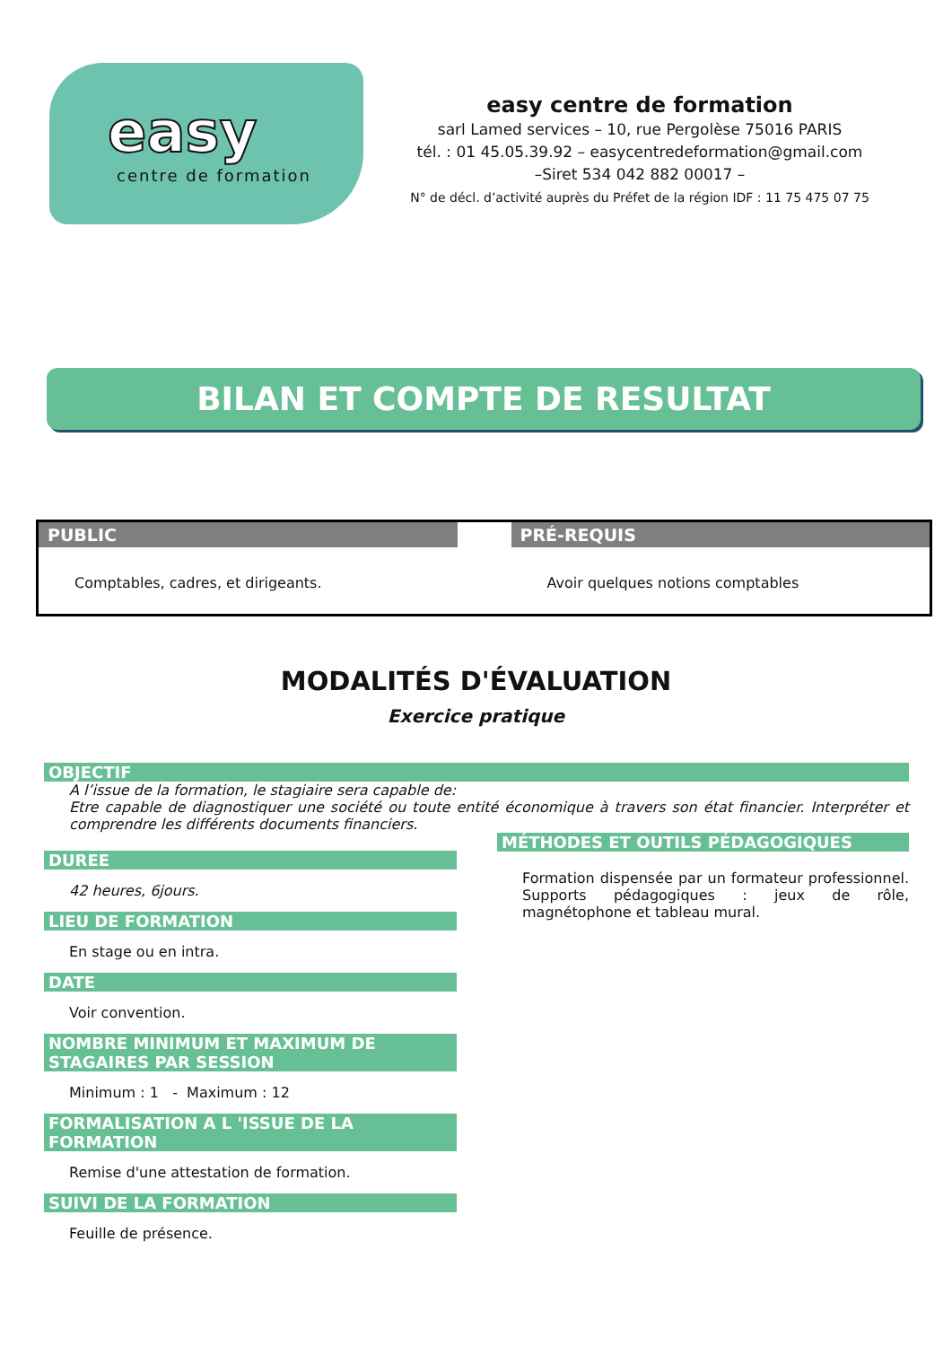easy
centre de formation
easy centre de formation
sarl Lamed services – 10, rue Pergolèse 75016 PARIS
tél. : 01 45.05.39.92 – easycentredeformation@gmail.com
–Siret 534 042 882 00017 –
N° de décl. d’activité auprès du Préfet de la région IDF : 11 75 475 07 75
BILAN ET COMPTE DE RESULTAT
PUBLIC
Comptables, cadres, et dirigeants.
PRÉ-REQUIS
Avoir quelques notions comptables
MODALITÉS D'ÉVALUATION
Exercice pratique
OBJECTIF
A l’issue de la formation, le stagiaire sera capable de:
Etre capable de diagnostiquer une société ou toute entité économique à travers son état financier. Interpréter et comprendre les différents documents financiers.
DUREE
42 heures, 6jours.
LIEU DE FORMATION
En stage ou en intra.
DATE
Voir convention.
NOMBRE MINIMUM ET MAXIMUM DE STAGAIRES PAR SESSION
Minimum : 1 - Maximum : 12
FORMALISATION A L 'ISSUE DE LA FORMATION
Remise d'une attestation de formation.
SUIVI DE LA FORMATION
Feuille de présence.
MÉTHODES ET OUTILS PÉDAGOGIQUES
Formation dispensée par un formateur professionnel. Supports pédagogiques : jeux de rôle, magnétophone et tableau mural.